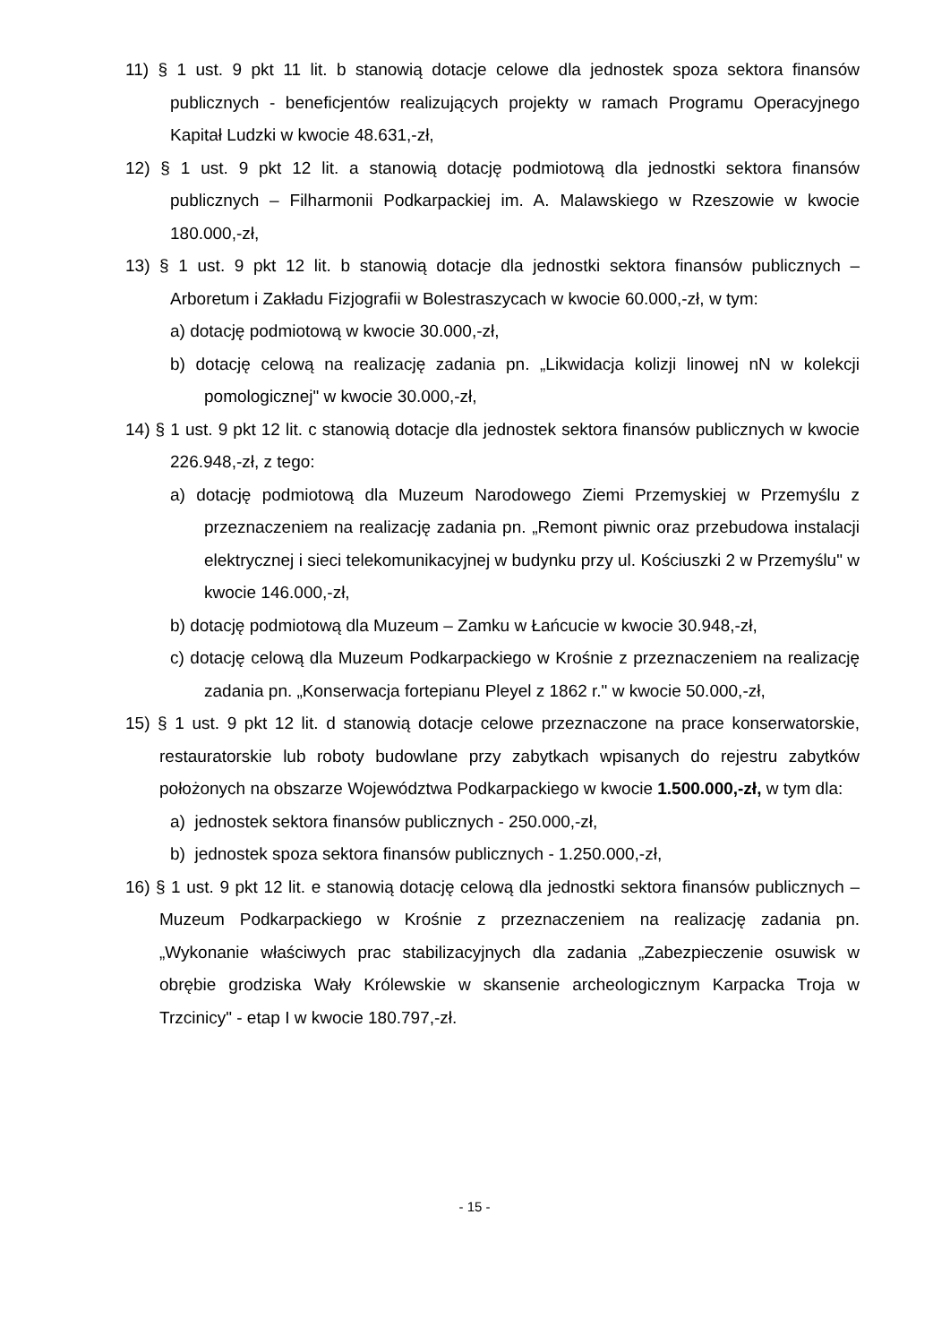11) § 1 ust. 9 pkt 11 lit. b stanowią dotacje celowe dla jednostek spoza sektora finansów publicznych - beneficjentów realizujących projekty w ramach Programu Operacyjnego Kapitał Ludzki w kwocie 48.631,-zł,
12) § 1 ust. 9 pkt 12 lit. a stanowią dotację podmiotową dla jednostki sektora finansów publicznych – Filharmonii Podkarpackiej im. A. Malawskiego w Rzeszowie w kwocie 180.000,-zł,
13) § 1 ust. 9 pkt 12 lit. b stanowią dotacje dla jednostki sektora finansów publicznych – Arboretum i Zakładu Fizjografii w Bolestraszycach w kwocie 60.000,-zł, w tym:
a) dotację podmiotową w kwocie 30.000,-zł,
b) dotację celową na realizację zadania pn. „Likwidacja kolizji linowej nN w kolekcji pomologicznej" w kwocie 30.000,-zł,
14) § 1 ust. 9 pkt 12 lit. c stanowią dotacje dla jednostek sektora finansów publicznych w kwocie 226.948,-zł, z tego:
a) dotację podmiotową dla Muzeum Narodowego Ziemi Przemyskiej w Przemyślu z przeznaczeniem na realizację zadania pn. „Remont piwnic oraz przebudowa instalacji elektrycznej i sieci telekomunikacyjnej w budynku przy ul. Kościuszki 2 w Przemyślu" w kwocie 146.000,-zł,
b) dotację podmiotową dla Muzeum – Zamku w Łańcucie w kwocie 30.948,-zł,
c) dotację celową dla Muzeum Podkarpackiego w Krośnie z przeznaczeniem na realizację zadania pn. „Konserwacja fortepianu Pleyel z 1862 r." w kwocie 50.000,-zł,
15) § 1 ust. 9 pkt 12 lit. d stanowią dotacje celowe przeznaczone na prace konserwatorskie, restauratorskie lub roboty budowlane przy zabytkach wpisanych do rejestru zabytków położonych na obszarze Województwa Podkarpackiego w kwocie 1.500.000,-zł, w tym dla:
a) jednostek sektora finansów publicznych - 250.000,-zł,
b) jednostek spoza sektora finansów publicznych - 1.250.000,-zł,
16) § 1 ust. 9 pkt 12 lit. e stanowią dotację celową dla jednostki sektora finansów publicznych – Muzeum Podkarpackiego w Krośnie z przeznaczeniem na realizację zadania pn. „Wykonanie właściwych prac stabilizacyjnych dla zadania „Zabezpieczenie osuwisk w obrębie grodziska Wały Królewskie w skansenie archeologicznym Karpacka Troja w Trzcinicy" - etap I w kwocie 180.797,-zł.
- 15 -